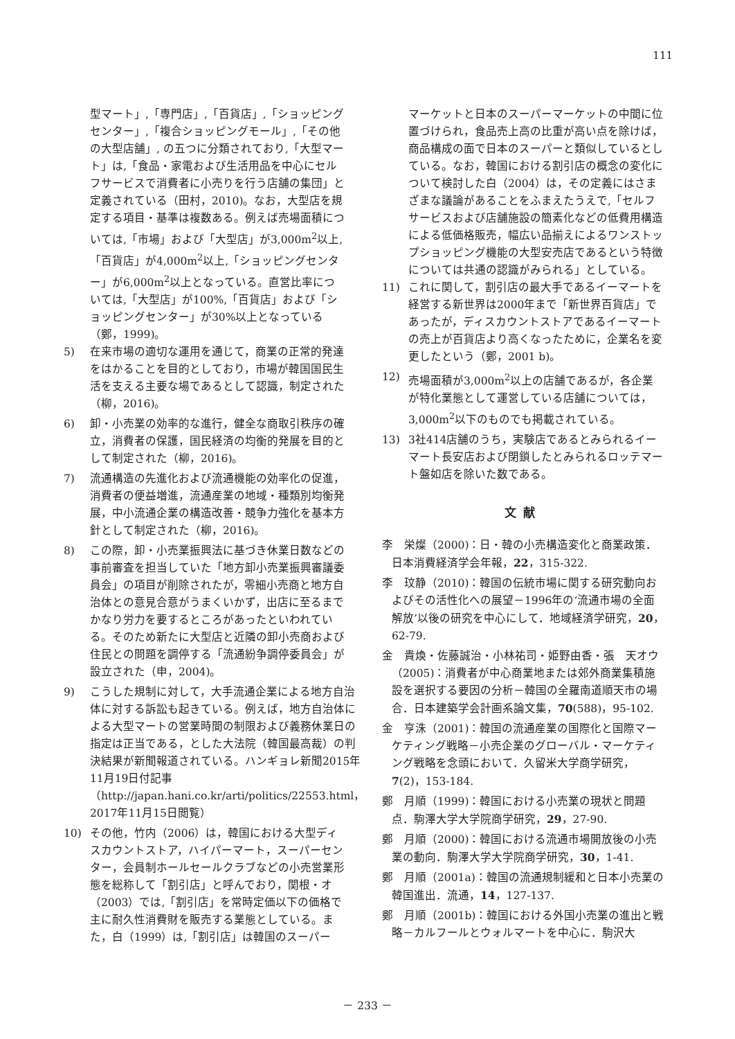111
型マート」,「専門店」,「百貨店」,「ショッピングセンター」,「複合ショッピングモール」,「その他の大型店舗」, の五つに分類されており,「大型マート」は,「食品・家電および生活用品を中心にセルフサービスで消費者に小売りを行う店舗の集団」と定義されている（田村，2010)。なお，大型店を規定する項目・基準は複数ある。例えば売場面積については,「市場」および「大型店」が3,000m<sup>2</sup>以上,「百貨店」が4,000m<sup>2</sup>以上,「ショッピングセンター」が6,000m<sup>2</sup>以上となっている。直営比率については,「大型店」が100%,「百貨店」および「ショッピングセンター」が30%以上となっている（鄭，1999)。
5) 在来市場の適切な運用を通じて，商業の正常的発達をはかることを目的としており，市場が韓国国民生活を支える主要な場であるとして認識，制定された（柳，2016)。
6) 卸・小売業の効率的な進行，健全な商取引秩序の確立，消費者の保護，国民経済の均衡的発展を目的として制定された（柳，2016)。
7) 流通構造の先進化および流通機能の効率化の促進，消費者の便益増進，流通産業の地域・種類別均衡発展，中小流通企業の構造改善・競争力強化を基本方針として制定された（柳，2016)。
8) この際，卸・小売業振興法に基づき休業日数などの事前審査を担当していた「地方卸小売業振興審議委員会」の項目が削除されたが，零細小売商と地方自治体との意見合意がうまくいかず，出店に至るまでかなり労力を要するところがあったといわれている。そのため新たに大型店と近隣の卸小売商および住民との問題を調停する「流通紛争調停委員会」が設立された（申，2004)。
9) こうした規制に対して，大手流通企業による地方自治体に対する訴訟も起きている。例えば，地方自治体による大型マートの営業時間の制限および義務休業日の指定は正当である，とした大法院（韓国最高裁）の判決結果が新聞報道されている。ハンギョレ新聞2015年11月19日付記事（http://japan.hani.co.kr/arti/politics/22553.html，2017年11月15日閲覧）
10) その他，竹内（2006）は，韓国における大型ディスカウントストア，ハイパーマート，スーパーセンター，会員制ホールセールクラブなどの小売営業形態を総称して「割引店」と呼んでおり，関根・オ（2003）では,「割引店」を常時定価以下の価格で主に耐久性消費財を販売する業態としている。また，白（1999）は,「割引店」は韓国のスーパー
マーケットと日本のスーパーマーケットの中間に位置づけられ，食品売上高の比重が高い点を除けば，商品構成の面で日本のスーパーと類似しているとしている。なお，韓国における割引店の概念の変化について検討した白（2004）は，その定義にはさまざまな議論があることをふまえたうえで,「セルフサービスおよび店舗施設の簡素化などの低費用構造による低価格販売，幅広い品揃えによるワンストップショッピング機能の大型安売店であるという特徴については共通の認識がみられる」としている。
11) これに関して，割引店の最大手であるイーマートを経営する新世界は2000年まで「新世界百貨店」であったが，ディスカウントストアであるイーマートの売上が百貨店より高くなったために，企業名を変更したという（鄭，2001 b)。
12) 売場面積が3,000m<sup>2</sup>以上の店舗であるが，各企業が特化業態として運営している店舗については，3,000m<sup>2</sup>以下のものでも掲載されている。
13) 3社414店舗のうち，実験店であるとみられるイーマート長安店および閉鎖したとみられるロッテマート盤如店を除いた数である。
文献
李　栄燦（2000)：日・韓の小売構造変化と商業政策．日本消費経済学会年報，22，315-322.
李　玟静（2010)：韓国の伝統市場に関する研究動向およびその活性化への展望－1996年の‘流通市場の全面解放’以後の研究を中心にして．地域経済学研究，20，62-79.
金　貴煥・佐藤誠治・小林祐司・姫野由香・張　天オウ（2005)：消費者が中心商業地または郊外商業集積施設を選択する要因の分析－韓国の全羅南道順天市の場合．日本建築学会計画系論文集，70(588)，95-102.
金　亨洙（2001)：韓国の流通産業の国際化と国際マーケティング戦略－小売企業のグローバル・マーケティング戦略を念頭において．久留米大学商学研究，7(2)，153-184.
鄭　月順（1999)：韓国における小売業の現状と問題点．駒澤大学大学院商学研究，29，27-90.
鄭　月順（2000)：韓国における流通市場開放後の小売業の動向．駒澤大学大学院商学研究，30，1-41.
鄭　月順（2001a)：韓国の流通規制緩和と日本小売業の韓国進出．流通，14，127-137.
鄭　月順（2001b)：韓国における外国小売業の進出と戦略－カルフールとウォルマートを中心に．駒沢大
－ 233 －